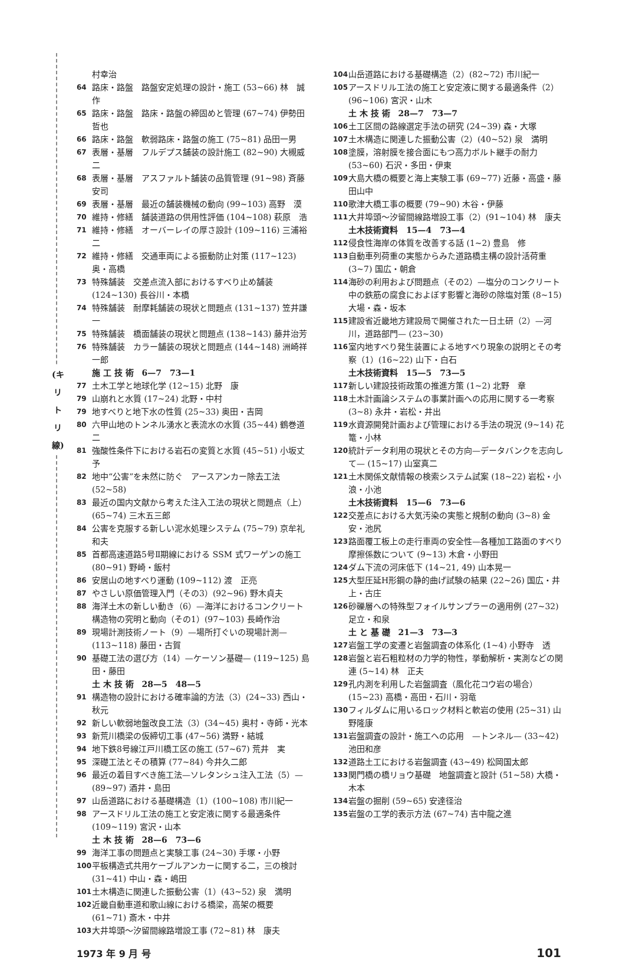(キ リ ト リ 線)
村幸治
64 路床・路盤　路盤安定処理の設計・施工 (53~66) 林　誠作
65 路床・路盤　路床・路盤の締固めと管理 (67~74) 伊勢田哲也
66 路床・路盤　軟弱路床・路盤の施工 (75~81) 品田一男
67 表層・基層　フルデプス舗装の設計施工 (82~90) 大槻威二
68 表層・基層　アスファルト舗装の品質管理 (91~98) 斉藤安司
69 表層・基層　最近の舗装機械の動向 (99~103) 高野　漠
70 維持・修繕　舗装道路の供用性評価 (104~108) 萩原　浩
71 維持・修繕　オーバーレイの厚さ設計 (109~116) 三浦裕二
72 維持・修繕　交通車両による振動防止対策 (117~123) 奥・高橋
73 特殊舗装　交差点流入部におけるすべり止め舗装 (124~130) 長谷川・本橋
74 特殊舗装　耐摩耗舗装の現状と問題点 (131~137) 笠井謙一
75 特殊舗装　橋面舗装の現状と問題点 (138~143) 藤井治芳
76 特殊舗装　カラー舗装の現状と問題点 (144~148) 洲崎祥一郎
施 工 技 術　6—7　73—1
77 土木工学と地球化学 (12~15) 北野　康
79 山崩れと水質 (17~24) 北野・中村
79 地すべりと地下水の性質 (25~33) 奥田・吉岡
80 六甲山地のトンネル湧水と表流水の水質 (35~44) 鶴巻道二
81 強酸性条件下における岩石の変質と水質 (45~51) 小坂丈予
82 地中“公害”を未然に防ぐ　アースアンカー除去工法 (52~58)
83 最近の国内文献から考えた注入工法の現状と問題点（上）(65~74) 三木五三郎
84 公害を克服する新しい泥水処理システム (75~79) 京牟礼和夫
85 首都高速道路5号Ⅱ期線における SSM 式ワーゲンの施工 (80~91) 野崎・飯村
86 安居山の地すべり運動 (109~112) 渡　正亮
87 やさしい原価管理入門（その3）(92~96) 野木貞夫
88 海洋土木の新しい動き（6）—海洋におけるコンクリート構造物の究明と動向（その1）(97~103) 長崎作治
89 現場計測技術ノート（9）—場所打ぐいの現場計測— (113~118) 藤田・古賀
90 基礎工法の選び方（14）—ケーソン基礎— (119~125) 島田・藤田
土 木 技 術　28—5　48—5
91 構造物の設計における確率論的方法（3）(24~33) 西山・秋元
92 新しい軟弱地盤改良工法（3）(34~45) 奥村・寺師・光本
93 新荒川橋梁の仮締切工事 (47~56) 満野・結城
94 地下鉄8号線江戸川橋工区の施工 (57~67) 荒井　実
95 深礎工法とその積算 (77~84) 今井久二郎
96 最近の着目すべき施工法—ソレタンシュ注入工法（5）— (89~97) 酒井・島田
97 山岳道路における基礎構造（1）(100~108) 市川紀一
98 アースドリル工法の施工と安定液に関する最適条件 (109~119) 宮沢・山本
土 木 技 術　28—6　73—6
99 海洋工事の問題点と実験工事 (24~30) 手塚・小野
100 平板構造式共用ケーブルアンカーに関する二，三の検討 (31~41) 中山・森・嶋田
101 土木構造に関連した振動公害（1）(43~52) 泉　満明
102 近畿自動車道和歌山線における橋梁，高架の概要 (61~71) 斎木・中井
103 大井埠頭～汐留間線路増設工事 (72~81) 林　康夫
104 山岳道路における基礎構造（2）(82~72) 市川紀一
105 アースドリル工法の施工と安定液に関する最適条件（2）(96~106) 宮沢・山木
土 木 技 術　28—7　73—7
106 土工区間の路線選定手法の研究 (24~39) 森・大塚
107 土木構造に関連した振動公害（2）(40~52) 泉　満明
108 塗膜，溶射膜を接合面にもつ高力ボルト継手の耐力 (53~60) 石沢・多田・伊東
109 大島大橋の概要と海上実験工事 (69~77) 近藤・高盛・藤田山中
110 歌津大橋工事の概要 (79~90) 木谷・伊藤
111 大井埠頭～汐留間線路増設工事（2）(91~104) 林　康夫
土木技術資料　15—4　73—4
112 侵食性海岸の体質を改善する話 (1~2) 豊島　修
113 自動車列荷重の実態からみた道路橋主構の設計活荷重 (3~7) 国広・朝倉
114 海砂の利用および問題点（その2）—塩分のコンクリート中の鉄筋の腐食におよぼす影響と海砂の除塩対策 (8~15) 大場・森・坂本
115 建設省近畿地方建設局で開催された一日土研（2）—河川，道路部門— (23~30)
116 室内地すべり発生装置による地すべり現象の説明とその考察（1）(16~22) 山下・白石
土木技術資料　15—5　73—5
117 新しい建設技術政策の推進方策 (1~2) 北野　章
118 土木計画論システムの事業計画への応用に関する一考察 (3~8) 永井・岩松・井出
119 水資源開発計画および管理における手法の現況 (9~14) 花篭・小林
120 統計データ利用の現状とその方向—データバンクを志向して— (15~17) 山室真二
121 土木関係文献情報の検索システム試案 (18~22) 岩松・小浪・小池
土木技術資料　15—6　73—6
122 交差点における大気汚染の実態と規制の動向 (3~8) 金安・池尻
123 路面覆工板上の走行車両の安全性—各種加工路面のすべり摩擦係数について (9~13) 木倉・小野田
124 ダム下流の河床低下 (14~21, 49) 山本晃一
125 大型圧延H形鋼の静的曲げ試験の結果 (22~26) 国広・井上・古庄
126 砂礫層への特殊型フォイルサンプラーの適用例 (27~32) 足立・和泉
土 と 基 礎　21—3　73—3
127 岩盤工学の変遷と岩盤調査の体系化 (1~4) 小野寺　透
128 岩盤と岩石粗粒材の力学的物性，挙動解析・実測などの関連 (5~14) 林　正夫
129 孔内測を利用した岩盤調査（風化花コウ岩の場合）(15~23) 高橋・高田・石川・羽竜
130 フィルダムに用いるロック材料と軟岩の使用 (25~31) 山野隆康
131 岩盤調査の設計・施工への応用　—トンネル— (33~42) 池田和彦
132 道路土工における岩盤調査 (43~49) 松岡国太郎
133 関門橋の橋リョウ基礎　地盤調査と設計 (51~58) 大橋・木本
134 岩盤の掘削 (59~65) 安達径治
135 岩盤の工学的表示方法 (67~74) 吉中龍之進
1973 年 9 月 号 101